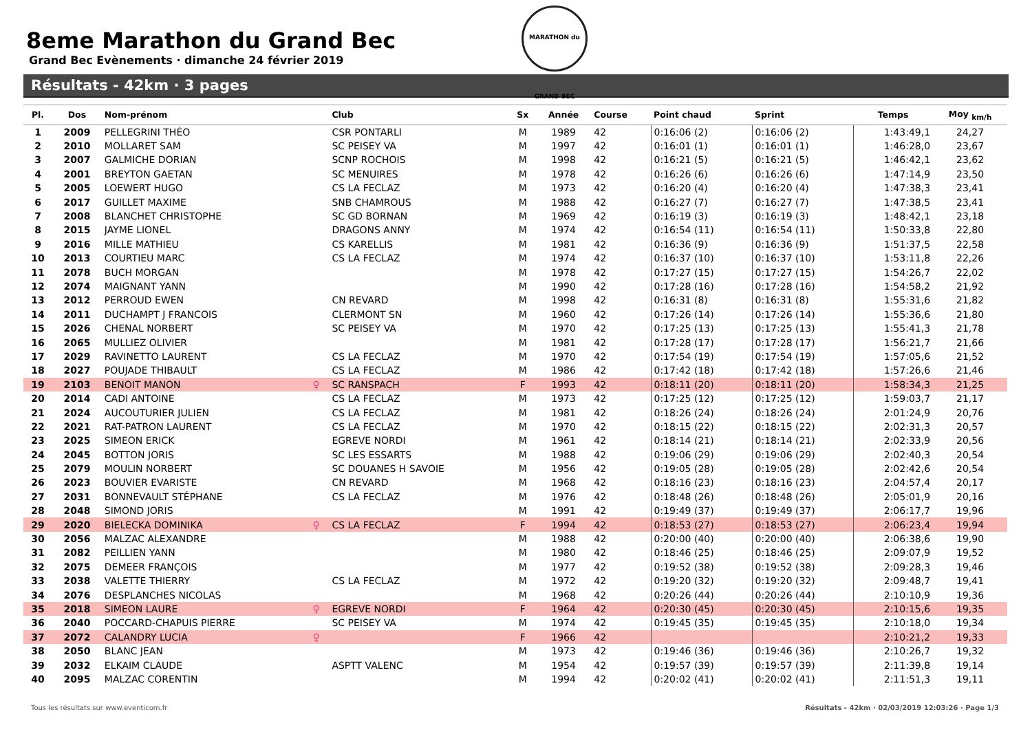8eme Marathon du Grand Bec
Grand Bec Evènements · dimanche 24 février 2019
MARATHON du GRAND BEC
Résultats - 42km · 3 pages
| Pl. | Dos | Nom-prénom | | Club | Sx | Année | Course | Point chaud | Sprint | Temps | Moy <sub>km/h</sub> |
| --- | --- | --- | --- | --- | --- | --- | --- | --- | --- | --- | --- |
| 1 | 2009 | PELLEGRINI THÉO | | CSR PONTARLI | M | 1989 | 42 | 0:16:06 (2) | 0:16:06 (2) | 1:43:49,1 | 24,27 |
| 2 | 2010 | MOLLARET SAM | | SC PEISEY VA | M | 1997 | 42 | 0:16:01 (1) | 0:16:01 (1) | 1:46:28,0 | 23,67 |
| 3 | 2007 | GALMICHE DORIAN | | SCNP ROCHOIS | M | 1998 | 42 | 0:16:21 (5) | 0:16:21 (5) | 1:46:42,1 | 23,62 |
| 4 | 2001 | BREYTON GAETAN | | SC MENUIRES | M | 1978 | 42 | 0:16:26 (6) | 0:16:26 (6) | 1:47:14,9 | 23,50 |
| 5 | 2005 | LOEWERT HUGO | | CS LA FECLAZ | M | 1973 | 42 | 0:16:20 (4) | 0:16:20 (4) | 1:47:38,3 | 23,41 |
| 6 | 2017 | GUILLET MAXIME | | SNB CHAMROUS | M | 1988 | 42 | 0:16:27 (7) | 0:16:27 (7) | 1:47:38,5 | 23,41 |
| 7 | 2008 | BLANCHET CHRISTOPHE | | SC GD BORNAN | M | 1969 | 42 | 0:16:19 (3) | 0:16:19 (3) | 1:48:42,1 | 23,18 |
| 8 | 2015 | JAYME LIONEL | | DRAGONS ANNY | M | 1974 | 42 | 0:16:54 (11) | 0:16:54 (11) | 1:50:33,8 | 22,80 |
| 9 | 2016 | MILLE MATHIEU | | CS KARELLIS | M | 1981 | 42 | 0:16:36 (9) | 0:16:36 (9) | 1:51:37,5 | 22,58 |
| 10 | 2013 | COURTIEU MARC | | CS LA FECLAZ | M | 1974 | 42 | 0:16:37 (10) | 0:16:37 (10) | 1:53:11,8 | 22,26 |
| 11 | 2078 | BUCH MORGAN | | | M | 1978 | 42 | 0:17:27 (15) | 0:17:27 (15) | 1:54:26,7 | 22,02 |
| 12 | 2074 | MAIGNANT YANN | | | M | 1990 | 42 | 0:17:28 (16) | 0:17:28 (16) | 1:54:58,2 | 21,92 |
| 13 | 2012 | PERROUD EWEN | | CN REVARD | M | 1998 | 42 | 0:16:31 (8) | 0:16:31 (8) | 1:55:31,6 | 21,82 |
| 14 | 2011 | DUCHAMPT J FRANCOIS | | CLERMONT SN | M | 1960 | 42 | 0:17:26 (14) | 0:17:26 (14) | 1:55:36,6 | 21,80 |
| 15 | 2026 | CHENAL NORBERT | | SC PEISEY VA | M | 1970 | 42 | 0:17:25 (13) | 0:17:25 (13) | 1:55:41,3 | 21,78 |
| 16 | 2065 | MULLIEZ OLIVIER | | | M | 1981 | 42 | 0:17:28 (17) | 0:17:28 (17) | 1:56:21,7 | 21,66 |
| 17 | 2029 | RAVINETTO LAURENT | | CS LA FECLAZ | M | 1970 | 42 | 0:17:54 (19) | 0:17:54 (19) | 1:57:05,6 | 21,52 |
| 18 | 2027 | POUJADE THIBAULT | | CS LA FECLAZ | M | 1986 | 42 | 0:17:42 (18) | 0:17:42 (18) | 1:57:26,6 | 21,46 |
| 19 | 2103 | BENOIT MANON | ♀ | SC RANSPACH | F | 1993 | 42 | 0:18:11 (20) | 0:18:11 (20) | 1:58:34,3 | 21,25 |
| 20 | 2014 | CADI ANTOINE | | CS LA FECLAZ | M | 1973 | 42 | 0:17:25 (12) | 0:17:25 (12) | 1:59:03,7 | 21,17 |
| 21 | 2024 | AUCOUTURIER JULIEN | | CS LA FECLAZ | M | 1981 | 42 | 0:18:26 (24) | 0:18:26 (24) | 2:01:24,9 | 20,76 |
| 22 | 2021 | RAT-PATRON LAURENT | | CS LA FECLAZ | M | 1970 | 42 | 0:18:15 (22) | 0:18:15 (22) | 2:02:31,3 | 20,57 |
| 23 | 2025 | SIMEON ERICK | | EGREVE NORDI | M | 1961 | 42 | 0:18:14 (21) | 0:18:14 (21) | 2:02:33,9 | 20,56 |
| 24 | 2045 | BOTTON JORIS | | SC LES ESSARTS | M | 1988 | 42 | 0:19:06 (29) | 0:19:06 (29) | 2:02:40,3 | 20,54 |
| 25 | 2079 | MOULIN NORBERT | | SC DOUANES H SAVOIE | M | 1956 | 42 | 0:19:05 (28) | 0:19:05 (28) | 2:02:42,6 | 20,54 |
| 26 | 2023 | BOUVIER EVARISTE | | CN REVARD | M | 1968 | 42 | 0:18:16 (23) | 0:18:16 (23) | 2:04:57,4 | 20,17 |
| 27 | 2031 | BONNEVAULT STÉPHANE | | CS LA FECLAZ | M | 1976 | 42 | 0:18:48 (26) | 0:18:48 (26) | 2:05:01,9 | 20,16 |
| 28 | 2048 | SIMOND JORIS | | | M | 1991 | 42 | 0:19:49 (37) | 0:19:49 (37) | 2:06:17,7 | 19,96 |
| 29 | 2020 | BIELECKA DOMINIKA | ♀ | CS LA FECLAZ | F | 1994 | 42 | 0:18:53 (27) | 0:18:53 (27) | 2:06:23,4 | 19,94 |
| 30 | 2056 | MALZAC ALEXANDRE | | | M | 1988 | 42 | 0:20:00 (40) | 0:20:00 (40) | 2:06:38,6 | 19,90 |
| 31 | 2082 | PEILLIEN YANN | | | M | 1980 | 42 | 0:18:46 (25) | 0:18:46 (25) | 2:09:07,9 | 19,52 |
| 32 | 2075 | DEMEER FRANÇOIS | | | M | 1977 | 42 | 0:19:52 (38) | 0:19:52 (38) | 2:09:28,3 | 19,46 |
| 33 | 2038 | VALETTE THIERRY | | CS LA FECLAZ | M | 1972 | 42 | 0:19:20 (32) | 0:19:20 (32) | 2:09:48,7 | 19,41 |
| 34 | 2076 | DESPLANCHES NICOLAS | | | M | 1968 | 42 | 0:20:26 (44) | 0:20:26 (44) | 2:10:10,9 | 19,36 |
| 35 | 2018 | SIMEON LAURE | ♀ | EGREVE NORDI | F | 1964 | 42 | 0:20:30 (45) | 0:20:30 (45) | 2:10:15,6 | 19,35 |
| 36 | 2040 | POCCARD-CHAPUIS PIERRE | | SC PEISEY VA | M | 1974 | 42 | 0:19:45 (35) | 0:19:45 (35) | 2:10:18,0 | 19,34 |
| 37 | 2072 | CALANDRY LUCIA | ♀ | | F | 1966 | 42 | | | 2:10:21,2 | 19,33 |
| 38 | 2050 | BLANC JEAN | | | M | 1973 | 42 | 0:19:46 (36) | 0:19:46 (36) | 2:10:26,7 | 19,32 |
| 39 | 2032 | ELKAIM CLAUDE | | ASPTT VALENC | M | 1954 | 42 | 0:19:57 (39) | 0:19:57 (39) | 2:11:39,8 | 19,14 |
| 40 | 2095 | MALZAC CORENTIN | | | M | 1994 | 42 | 0:20:02 (41) | 0:20:02 (41) | 2:11:51,3 | 19,11 |
Résultats - 42km · 02/03/2019 12:03:26 · Page 1/3 Tous les résultats sur www.eventicom.fr